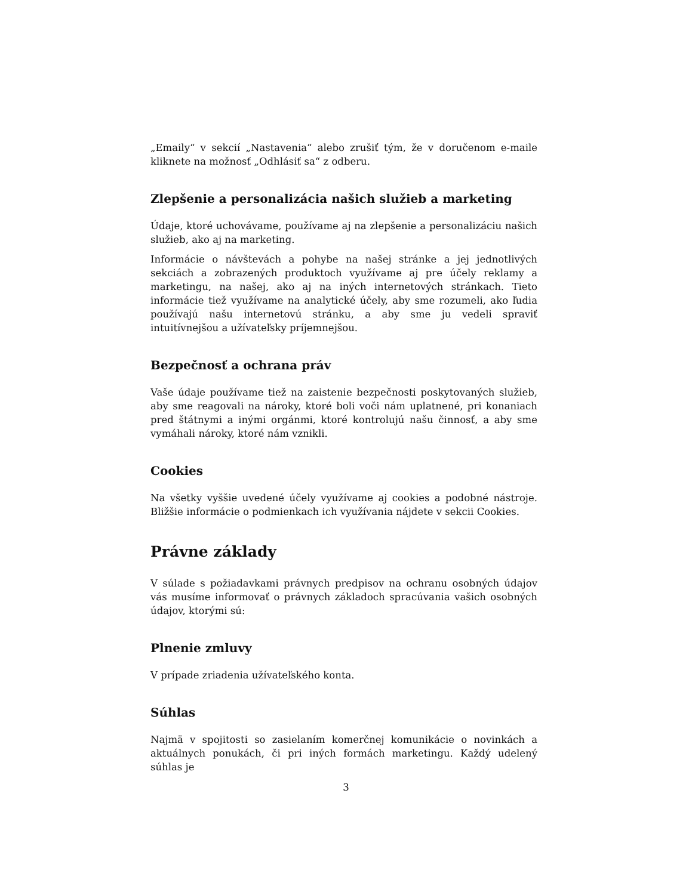„Emaily“ v sekcií „Nastavenia“ alebo zrušiť tým, že v doručenom e-maile kliknete na možnosť „Odhlásiť sa“ z odberu.
Zlepšenie a personalizácia našich služieb a marketing
Údaje, ktoré uchovávame, používame aj na zlepšenie a personalizáciu našich služieb, ako aj na marketing.
Informácie o návštevách a pohybe na našej stránke a jej jednotlivých sekciách a zobrazených produktoch využívame aj pre účely reklamy a marketingu, na našej, ako aj na iných internetových stránkach. Tieto informácie tiež využívame na analytické účely, aby sme rozumeli, ako ľudia používajú našu internetovú stránku, a aby sme ju vedeli spraviť intuitívnejšou a užívateľsky príjemnejšou.
Bezpečnosť a ochrana práv
Vaše údaje používame tiež na zaistenie bezpečnosti poskytovaných služieb, aby sme reagovali na nároky, ktoré boli voči nám uplatnené, pri konaniach pred štátnymi a inými orgánmi, ktoré kontrolujú našu činnosť, a aby sme vymáhali nároky, ktoré nám vznikli.
Cookies
Na všetky vyššie uvedené účely využívame aj cookies a podobné nástroje. Bližšie informácie o podmienkach ich využívania nájdete v sekcii Cookies.
Právne základy
V súlade s požiadavkami právnych predpisov na ochranu osobných údajov vás musíme informovať o právnych základoch spracúvania vašich osobných údajov, ktorými sú:
Plnenie zmluvy
V prípade zriadenia užívateľského konta.
Súhlas
Najmä v spojitosti so zasielaním komerčnej komunikácie o novinkách a aktuálnych ponukách, či pri iných formách marketingu. Každý udelený súhlas je
3